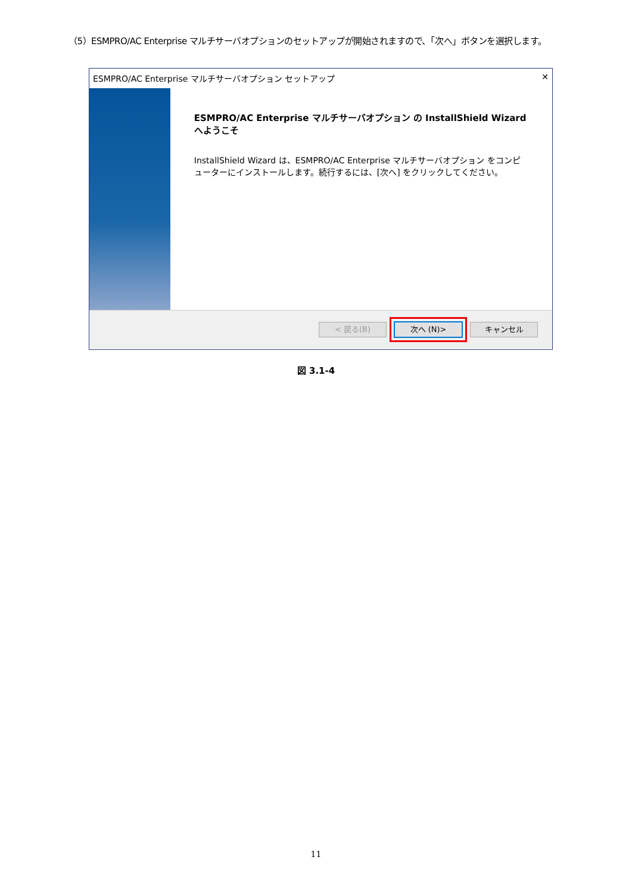（5）ESMPRO/AC Enterprise マルチサーバオプションのセットアップが開始されますので、「次へ」ボタンを選択します。
ESMPRO/AC Enterprise マルチサーバオプション セットアップ ✕
ESMPRO/AC Enterprise マルチサーバオプション の InstallShield Wizard へようこそ
InstallShield Wizard は、ESMPRO/AC Enterprise マルチサーバオプション をコンピューターにインストールします。続行するには、[次へ] をクリックしてください。
< 戻る(B) 次へ (N)> キャンセル
図 3.1-4
11